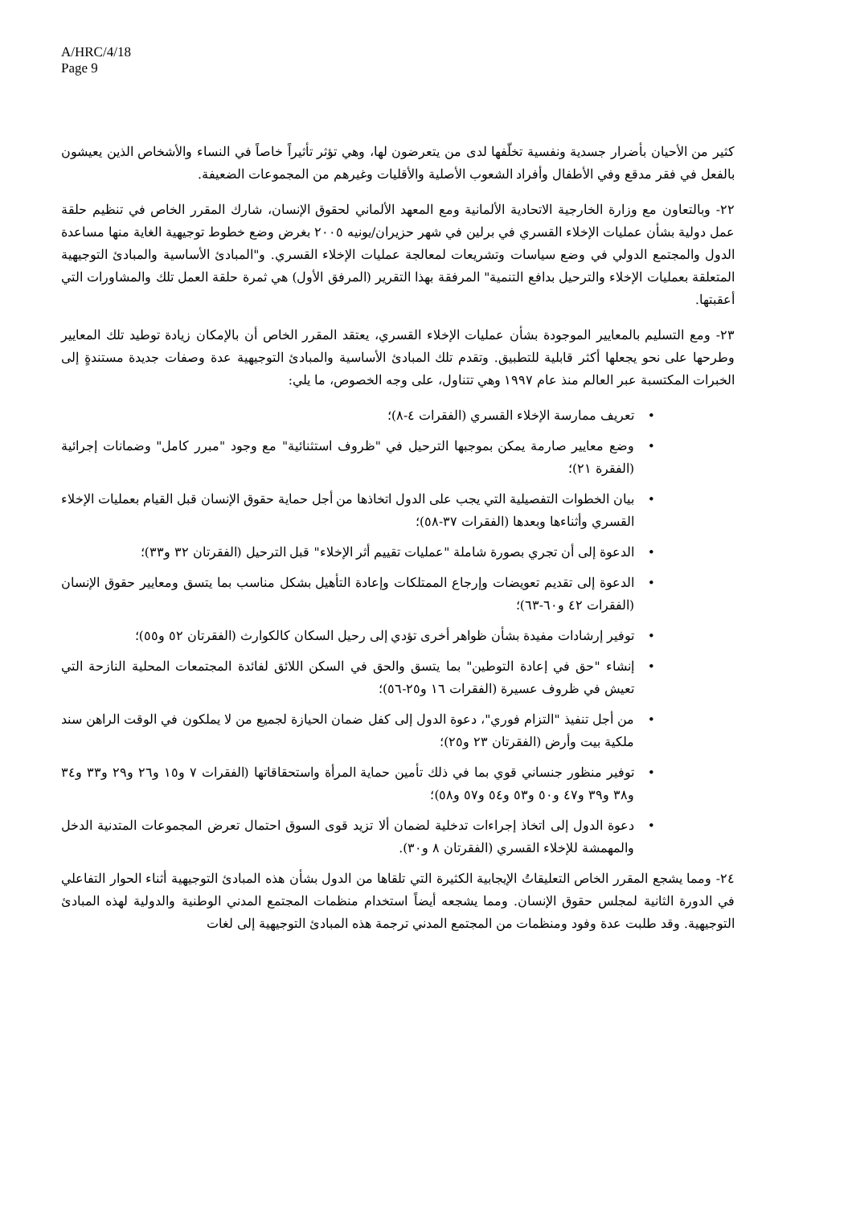A/HRC/4/18
Page 9
كثير من الأحيان بأضرار جسدية ونفسية تخلّفها لدى من يتعرضون لها، وهي تؤثر تأثيراً خاصاً في النساء والأشخاص الذين يعيشون بالفعل في فقر مدقع وفي الأطفال وأفراد الشعوب الأصلية والأقليات وغيرهم من المجموعات الضعيفة.
٢٢- وبالتعاون مع وزارة الخارجية الاتحادية الألمانية ومع المعهد الألماني لحقوق الإنسان، شارك المقرر الخاص في تنظيم حلقة عمل دولية بشأن عمليات الإخلاء القسري في برلين في شهر حزيران/يونيه ٢٠٠٥ بغرض وضع خطوط توجيهية الغاية منها مساعدة الدول والمجتمع الدولي في وضع سياسات وتشريعات لمعالجة عمليات الإخلاء القسري. و"المبادئ الأساسية والمبادئ التوجيهية المتعلقة بعمليات الإخلاء والترحيل بدافع التنمية" المرفقة بهذا التقرير (المرفق الأول) هي ثمرة حلقة العمل تلك والمشاورات التي أعقبتها.
٢٣- ومع التسليم بالمعايير الموجودة بشأن عمليات الإخلاء القسري، يعتقد المقرر الخاص أن بالإمكان زيادة توطيد تلك المعايير وطرحها على نحو يجعلها أكثر قابلية للتطبيق. وتقدم تلك المبادئ الأساسية والمبادئ التوجيهية عدة وصفات جديدة مستندةٍ إلى الخبرات المكتسبة عبر العالم منذ عام ١٩٩٧ وهي تتناول، على وجه الخصوص، ما يلي:
• تعريف ممارسة الإخلاء القسري (الفقرات ٤-٨)؛
• وضع معايير صارمة يمكن بموجبها الترحيل في "ظروف استثنائية" مع وجود "مبرر كامل" وضمانات إجرائية (الفقرة ٢١)؛
• بيان الخطوات التفصيلية التي يجب على الدول اتخاذها من أجل حماية حقوق الإنسان قبل القيام بعمليات الإخلاء القسري وأثناءها وبعدها (الفقرات ٣٧-٥٨)؛
• الدعوة إلى أن تجري بصورة شاملة "عمليات تقييم أثر الإخلاء" قبل الترحيل (الفقرتان ٣٢ و٣٣)؛
• الدعوة إلى تقديم تعويضات وإرجاع الممتلكات وإعادة التأهيل بشكل مناسب بما يتسق ومعايير حقوق الإنسان (الفقرات ٤٢ و٦٠-٦٣)؛
• توفير إرشادات مفيدة بشأن ظواهر أخرى تؤدي إلى رحيل السكان كالكوارث (الفقرتان ٥٢ و٥٥)؛
• إنشاء "حق في إعادة التوطين" بما يتسق والحق في السكن اللائق لفائدة المجتمعات المحلية النازحة التي تعيش في ظروف عسيرة (الفقرات ١٦ و٢٥-٥٦)؛
• من أجل تنفيذ "التزام فوري"، دعوة الدول إلى كفل ضمان الحيازة لجميع من لا يملكون في الوقت الراهن سند ملكية بيت وأرض (الفقرتان ٢٣ و٢٥)؛
• توفير منظور جنساني قوي بما في ذلك تأمين حماية المرأة واستحقاقاتها (الفقرات ٧ و١٥ و٢٦ و٢٩ و٣٣ و٣٤ و٣٨ و٣٩ و٤٧ و٥٠ و٥٣ و٥٤ و٥٧ و٥٨)؛
• دعوة الدول إلى اتخاذ إجراءات تدخلية لضمان ألا تزيد قوى السوق احتمال تعرض المجموعات المتدنية الدخل والمهمشة للإخلاء القسري (الفقرتان ٨ و٣٠).
٢٤- ومما يشجع المقرر الخاص التعليقاتُ الإيجابية الكثيرة التي تلقاها من الدول بشأن هذه المبادئ التوجيهية أثناء الحوار التفاعلي في الدورة الثانية لمجلس حقوق الإنسان. ومما يشجعه أيضاً استخدام منظمات المجتمع المدني الوطنية والدولية لهذه المبادئ التوجيهية. وقد طلبت عدة وفود ومنظمات من المجتمع المدني ترجمة هذه المبادئ التوجيهية إلى لغات